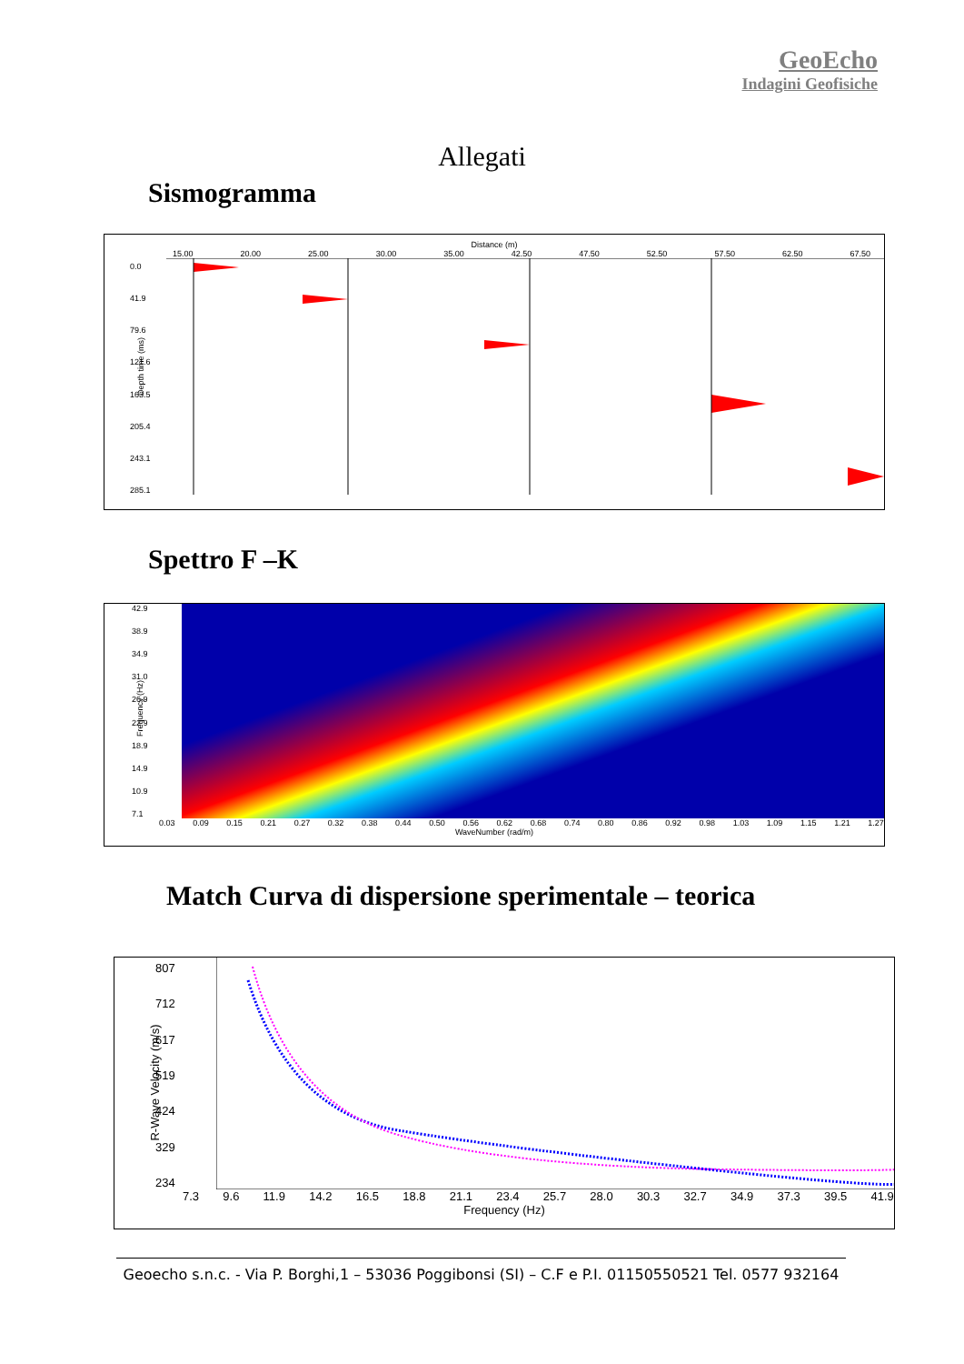GeoEcho
Indagini Geofisiche
Allegati
Sismogramma
Distance (m)
15.00 20.00 25.00 30.00 35.00 42.50 47.50 52.50 57.50 62.50 67.50
0.0
41.9
79.6
121.6
163.5
205.4
243.1
285.1
Depth time (ms)
Spettro F –K
42.9
38.9
34.9
31.0
26.9
22.9
18.9
14.9
10.9
7.1
0.03 0.09 0.15 0.21 0.27 0.32 0.38 0.44 0.50 0.56 0.62 0.68 0.74 0.80 0.86 0.92 0.98 1.03 1.09 1.15 1.21 1.27
WaveNumber (rad/m)
Frequency (Hz)
Match Curva di dispersione sperimentale – teorica
807
712
617
519
424
329
234
7.3 9.6 11.9 14.2 16.5 18.8 21.1 23.4 25.7 28.0 30.3 32.7 34.9 37.3 39.5 41.9
Frequency (Hz)
R-Wave Velocity (m/s)
Geoecho s.n.c. - Via P. Borghi,1 – 53036 Poggibonsi (SI) – C.F e P.I. 01150550521 Tel. 0577 932164